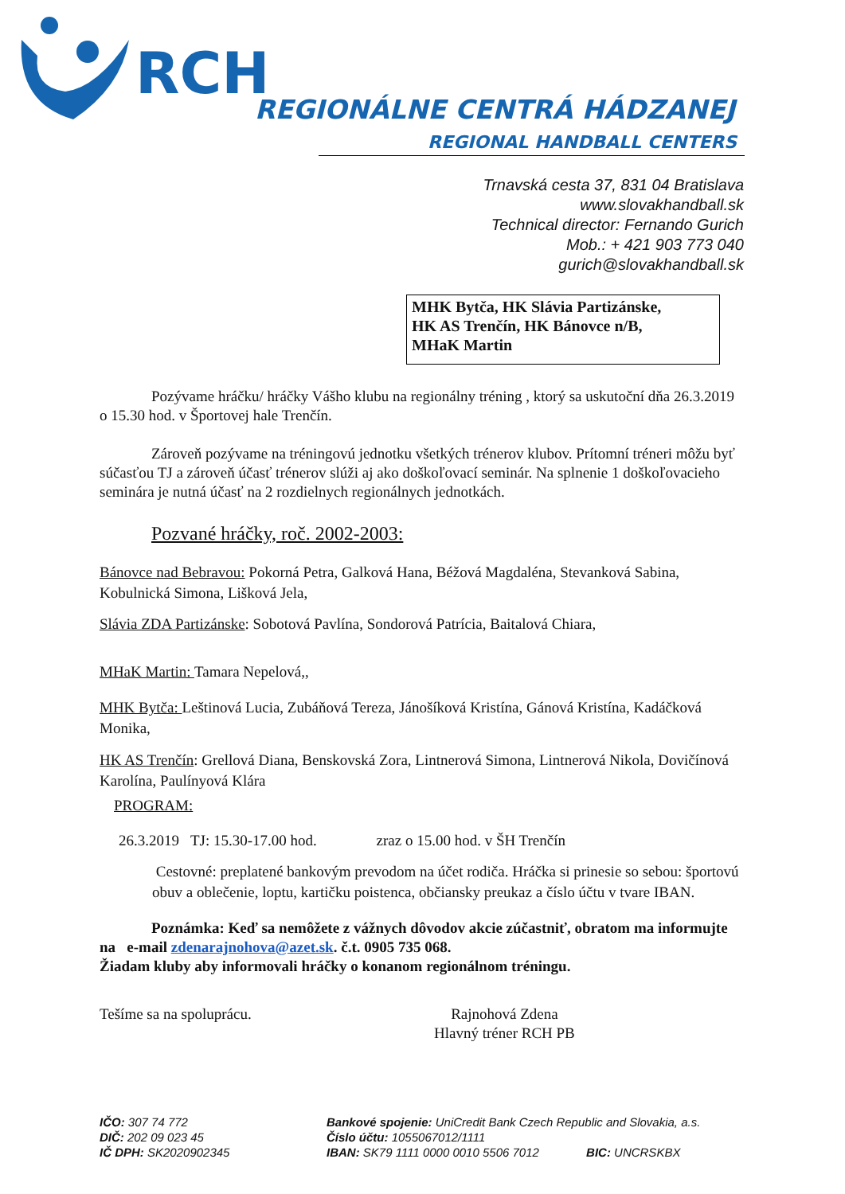RCH
REGIONÁLNE CENTRÁ HÁDZANEJ
REGIONAL HANDBALL CENTERS
Trnavská cesta 37, 831 04 Bratislava
www.slovakhandball.sk
Technical director: Fernando Gurich
Mob.: + 421 903 773 040
gurich@slovakhandball.sk
MHK Bytča, HK Slávia Partizánske,
HK AS Trenčín, HK Bánovce n/B,
MHaK Martin
Pozývame hráčku/ hráčky Vášho klubu na regionálny tréning , ktorý sa uskutoční dňa 26.3.2019 o 15.30 hod. v Športovej hale Trenčín.
Zároveň pozývame na tréningovú jednotku všetkých trénerov klubov. Prítomní tréneri môžu byť súčasťou TJ a zároveň účasť trénerov slúži aj ako doškoľovací seminár. Na splnenie 1 doškoľovacieho seminára je nutná účasť na 2 rozdielnych regionálnych jednotkách.
Pozvané hráčky, roč. 2002-2003:
Bánovce nad Bebravou: Pokorná Petra, Galková Hana, Béžová Magdaléna, Stevanková Sabina, Kobulnická Simona, Lišková Jela,
Slávia ZDA Partizánske: Sobotová Pavlína, Sondorová Patrícia, Baitalová Chiara,
MHaK Martin: Tamara Nepelová,,
MHK Bytča: Leštinová Lucia, Zubáňová Tereza, Jánošíková Kristína, Gánová Kristína, Kadáčková Monika,
HK AS Trenčín: Grellová Diana, Benskovská Zora, Lintnerová Simona, Lintnerová Nikola, Dovičínová Karolína, Paulínyová Klára
PROGRAM:
26.3.2019 TJ: 15.30-17.00 hod. zraz o 15.00 hod. v ŠH Trenčín
Cestovné: preplatené bankovým prevodom na účet rodiča. Hráčka si prinesie so sebou: športovú obuv a oblečenie, loptu, kartičku poistenca, občiansky preukaz a číslo účtu v tvare IBAN.
Poznámka: Keď sa nemôžete z vážnych dôvodov akcie zúčastniť, obratom ma informujte na e-mail zdenarajnohova@azet.sk. č.t. 0905 735 068.
Žiadam kluby aby informovali hráčky o konanom regionálnom tréningu.
Tešíme sa na spoluprácu. Rajnohová Zdena
Hlavný tréner RCH PB
IČO: 307 74 772
DIČ: 202 09 023 45
IČ DPH: SK2020902345
Bankové spojenie: UniCredit Bank Czech Republic and Slovakia, a.s.
Číslo účtu: 1055067012/1111
IBAN: SK79 1111 0000 0010 5506 7012 BIC: UNCRSKBX